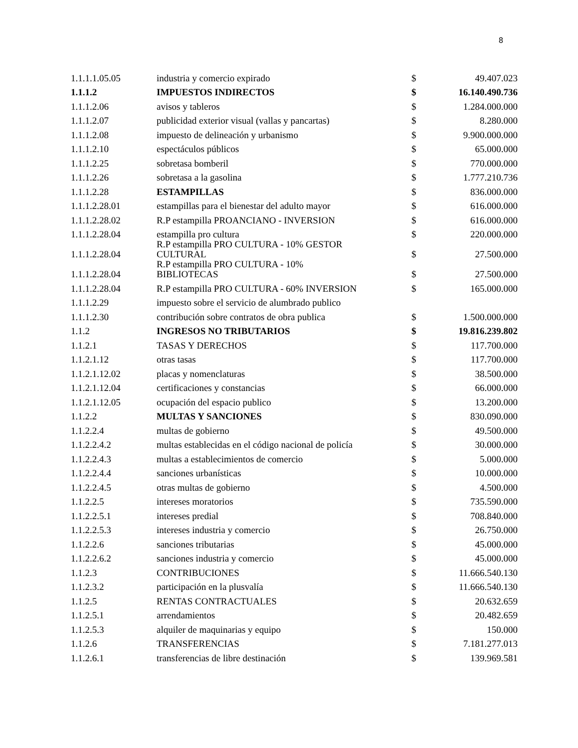8
| 1.1.1.1.05.05 | industria y comercio expirado | $ | 49.407.023 |
| 1.1.1.2 | IMPUESTOS INDIRECTOS | $ | 16.140.490.736 |
| 1.1.1.2.06 | avisos y tableros | $ | 1.284.000.000 |
| 1.1.1.2.07 | publicidad exterior visual (vallas y pancartas) | $ | 8.280.000 |
| 1.1.1.2.08 | impuesto de delineación y urbanismo | $ | 9.900.000.000 |
| 1.1.1.2.10 | espectáculos públicos | $ | 65.000.000 |
| 1.1.1.2.25 | sobretasa bomberil | $ | 770.000.000 |
| 1.1.1.2.26 | sobretasa a la gasolina | $ | 1.777.210.736 |
| 1.1.1.2.28 | ESTAMPILLAS | $ | 836.000.000 |
| 1.1.1.2.28.01 | estampillas para el bienestar del adulto mayor | $ | 616.000.000 |
| 1.1.1.2.28.02 | R.P estampilla PROANCIANO - INVERSION | $ | 616.000.000 |
| 1.1.1.2.28.04 | estampilla pro cultura | $ | 220.000.000 |
| 1.1.1.2.28.04 | R.P estampilla PRO CULTURA - 10% GESTOR CULTURAL | $ | 27.500.000 |
| 1.1.1.2.28.04 | R.P estampilla PRO CULTURA - 10% BIBLIOTECAS | $ | 27.500.000 |
| 1.1.1.2.28.04 | R.P estampilla PRO CULTURA - 60% INVERSION | $ | 165.000.000 |
| 1.1.1.2.29 | impuesto sobre el servicio de alumbrado publico | | |
| 1.1.1.2.30 | contribución sobre contratos de obra publica | $ | 1.500.000.000 |
| 1.1.2 | INGRESOS NO TRIBUTARIOS | $ | 19.816.239.802 |
| 1.1.2.1 | TASAS Y DERECHOS | $ | 117.700.000 |
| 1.1.2.1.12 | otras tasas | $ | 117.700.000 |
| 1.1.2.1.12.02 | placas y nomenclaturas | $ | 38.500.000 |
| 1.1.2.1.12.04 | certificaciones y constancias | $ | 66.000.000 |
| 1.1.2.1.12.05 | ocupación del espacio publico | $ | 13.200.000 |
| 1.1.2.2 | MULTAS Y SANCIONES | $ | 830.090.000 |
| 1.1.2.2.4 | multas de gobierno | $ | 49.500.000 |
| 1.1.2.2.4.2 | multas establecidas en el código nacional de policía | $ | 30.000.000 |
| 1.1.2.2.4.3 | multas a establecimientos de comercio | $ | 5.000.000 |
| 1.1.2.2.4.4 | sanciones urbanísticas | $ | 10.000.000 |
| 1.1.2.2.4.5 | otras multas de gobierno | $ | 4.500.000 |
| 1.1.2.2.5 | intereses moratorios | $ | 735.590.000 |
| 1.1.2.2.5.1 | intereses predial | $ | 708.840.000 |
| 1.1.2.2.5.3 | intereses industria y comercio | $ | 26.750.000 |
| 1.1.2.2.6 | sanciones tributarias | $ | 45.000.000 |
| 1.1.2.2.6.2 | sanciones industria y comercio | $ | 45.000.000 |
| 1.1.2.3 | CONTRIBUCIONES | $ | 11.666.540.130 |
| 1.1.2.3.2 | participación en la plusvalía | $ | 11.666.540.130 |
| 1.1.2.5 | RENTAS CONTRACTUALES | $ | 20.632.659 |
| 1.1.2.5.1 | arrendamientos | $ | 20.482.659 |
| 1.1.2.5.3 | alquiler de maquinarias y equipo | $ | 150.000 |
| 1.1.2.6 | TRANSFERENCIAS | $ | 7.181.277.013 |
| 1.1.2.6.1 | transferencias de libre destinación | $ | 139.969.581 |